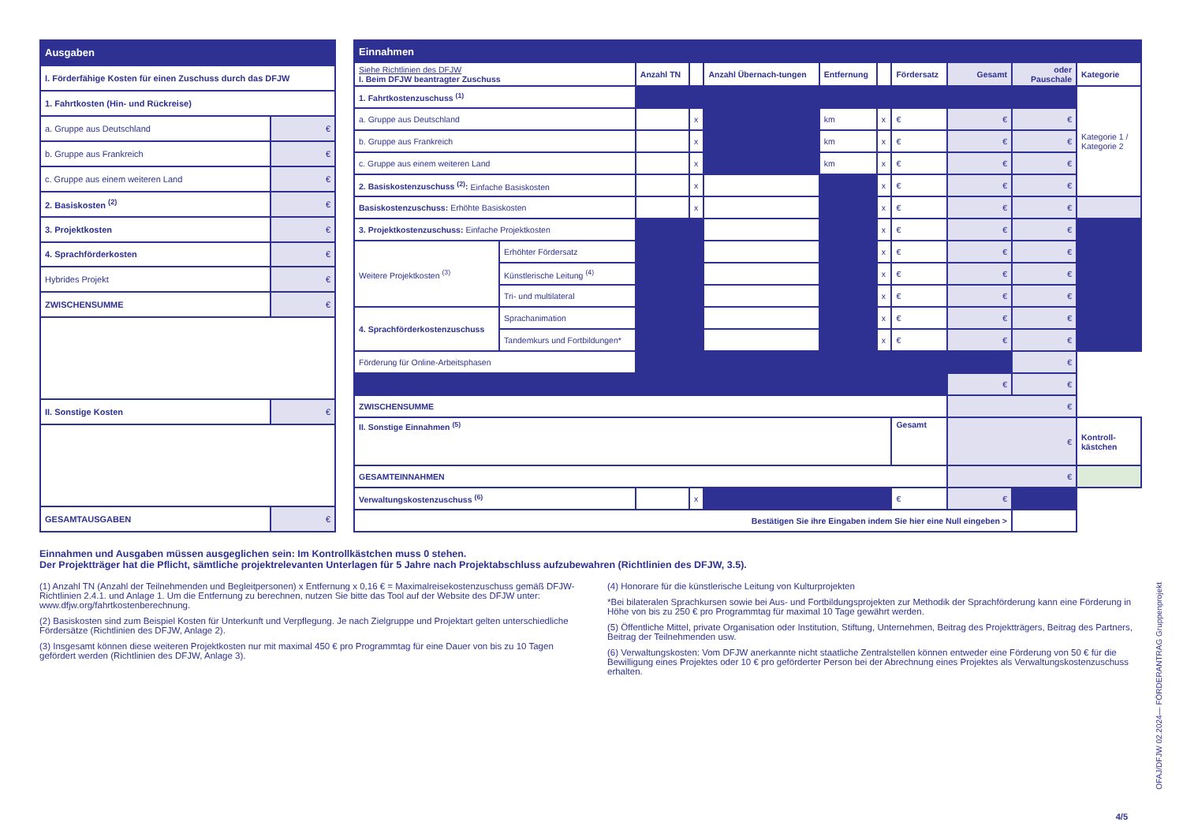| Ausgaben | |
| I. Förderfähige Kosten für einen Zuschuss durch das DFJW | |
| 1. Fahrtkosten (Hin- und Rückreise) | |
| a. Gruppe aus Deutschland | € |
| b. Gruppe aus Frankreich | € |
| c. Gruppe aus einem weiteren Land | € |
| 2. Basiskosten <sup>(2)</sup> | € |
| 3. Projektkosten | € |
| 4. Sprachförderkosten | € |
| Hybrides Projekt | € |
| ZWISCHENSUMME | € |
| II. Sonstige Kosten | € |
| GESAMTAUSGABEN | € |
| Einnahmen | | | | | | | | | | |
| Siehe Richtlinien des DFJW I. Beim DFJW beantragter Zuschuss | | Anzahl TN | | Anzahl Übernach-tungen | Entfernung | | Fördersatz | Gesamt | oder Pauschale | Kategorie |
| 1. Fahrtkostenzuschuss <sup>(1)</sup> | | | | | | | | | | Kategorie 1 / Kategorie 2 |
| a. Gruppe aus Deutschland | | | x | | km | x | € | € | € | |
| b. Gruppe aus Frankreich | | | x | | km | x | € | € | € | |
| c. Gruppe aus einem weiteren Land | | | x | | km | x | € | € | € | |
| 2. Basiskostenzuschuss <sup>(2)</sup>: Einfache Basiskosten | | | x | | | x | € | € | € | |
| Basiskostenzuschuss: Erhöhte Basiskosten | | | x | | | x | € | € | € | |
| 3. Projektkostenzuschuss: Einfache Projektkosten | | | | | | x | € | € | € | |
| Weitere Projektkosten <sup>(3)</sup> | Erhöhter Fördersatz | | | | | x | € | € | € | |
| | Künstlerische Leitung <sup>(4)</sup> | | | | | x | € | € | € | |
| | Tri- und multilateral | | | | | x | € | € | € | |
| 4. Sprachförderkostenzuschuss | Sprachanimation | | | | | x | € | € | € | |
| | Tandemkurs und Fortbildungen* | | | | | x | € | € | € | |
| Förderung für Online-Arbeitsphasen | | | | | | | | | € | |
| | | | | | | | | € | € | |
| ZWISCHENSUMME | | | | | | | | € | | |
| II. Sonstige Einnahmen <sup>(5)</sup> | | | | | | | Gesamt | € | | Kontroll-kästchen |
| GESAMTEINNAHMEN | | | | | | | | € | | |
| Verwaltungskostenzuschuss <sup>(6)</sup> | | | x | | | | € | € | | |
| Bestätigen Sie ihre Eingaben indem Sie hier eine Null eingeben > | | | | | | | | | | |
Einnahmen und Ausgaben müssen ausgeglichen sein: Im Kontrollkästchen muss 0 stehen.
Der Projektträger hat die Pflicht, sämtliche projektrelevanten Unterlagen für 5 Jahre nach Projektabschluss aufzubewahren (Richtlinien des DFJW, 3.5).
(1) Anzahl TN (Anzahl der Teilnehmenden und Begleitpersonen) x Entfernung x 0,16 € = Maximalreisekostenzuschuss gemäß DFJW-Richtlinien 2.4.1. und Anlage 1. Um die Entfernung zu berechnen, nutzen Sie bitte das Tool auf der Website des DFJW unter: www.dfjw.org/fahrtkostenberechnung.
(2) Basiskosten sind zum Beispiel Kosten für Unterkunft und Verpflegung. Je nach Zielgruppe und Projektart gelten unterschiedliche Fördersätze (Richtlinien des DFJW, Anlage 2).
(3) Insgesamt können diese weiteren Projektkosten nur mit maximal 450 € pro Programmtag für eine Dauer von bis zu 10 Tagen gefördert werden (Richtlinien des DFJW, Anlage 3).
(4) Honorare für die künstlerische Leitung von Kulturprojekten
*Bei bilateralen Sprachkursen sowie bei Aus- und Fortbildungsprojekten zur Methodik der Sprachförderung kann eine Förderung in Höhe von bis zu 250 € pro Programmtag für maximal 10 Tage gewährt werden.
(5) Öffentliche Mittel, private Organisation oder Institution, Stiftung, Unternehmen, Beitrag des Projektträgers, Beitrag des Partners, Beitrag der Teilnehmenden usw.
(6) Verwaltungskosten: Vom DFJW anerkannte nicht staatliche Zentralstellen können entweder eine Förderung von 50 € für die Bewilligung eines Projektes oder 10 € pro geförderter Person bei der Abrechnung eines Projektes als Verwaltungskostenzuschuss erhalten.
OFAJ/DFJW 02.2024— FÖRDERANTRAG Gruppenprojekt
4/5